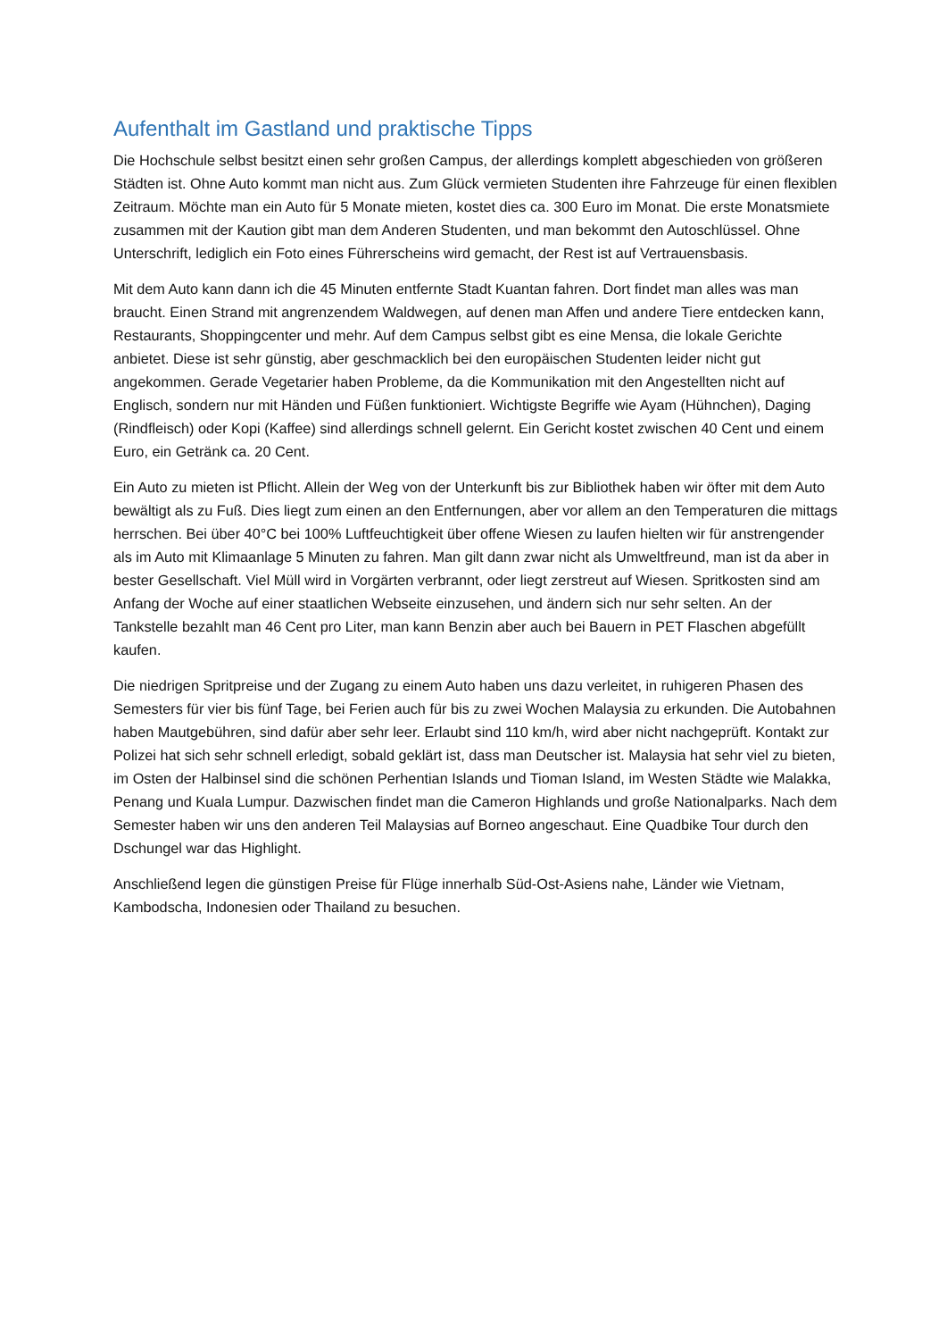Aufenthalt im Gastland und praktische Tipps
Die Hochschule selbst besitzt einen sehr großen Campus, der allerdings komplett abgeschieden von größeren Städten ist. Ohne Auto kommt man nicht aus. Zum Glück vermieten Studenten ihre Fahrzeuge für einen flexiblen Zeitraum. Möchte man ein Auto für 5 Monate mieten, kostet dies ca. 300 Euro im Monat. Die erste Monatsmiete zusammen mit der Kaution gibt man dem Anderen Studenten, und man bekommt den Autoschlüssel. Ohne Unterschrift, lediglich ein Foto eines Führerscheins wird gemacht, der Rest ist auf Vertrauensbasis.
Mit dem Auto kann dann ich die 45 Minuten entfernte Stadt Kuantan fahren. Dort findet man alles was man braucht. Einen Strand mit angrenzendem Waldwegen, auf denen man Affen und andere Tiere entdecken kann, Restaurants, Shoppingcenter und mehr. Auf dem Campus selbst gibt es eine Mensa, die lokale Gerichte anbietet. Diese ist sehr günstig, aber geschmacklich bei den europäischen Studenten leider nicht gut angekommen. Gerade Vegetarier haben Probleme, da die Kommunikation mit den Angestellten nicht auf Englisch, sondern nur mit Händen und Füßen funktioniert. Wichtigste Begriffe wie Ayam (Hühnchen), Daging (Rindfleisch) oder Kopi (Kaffee) sind allerdings schnell gelernt. Ein Gericht kostet zwischen 40 Cent und einem Euro, ein Getränk ca. 20 Cent.
Ein Auto zu mieten ist Pflicht. Allein der Weg von der Unterkunft bis zur Bibliothek haben wir öfter mit dem Auto bewältigt als zu Fuß. Dies liegt zum einen an den Entfernungen, aber vor allem an den Temperaturen die mittags herrschen. Bei über 40°C bei 100% Luftfeuchtigkeit über offene Wiesen zu laufen hielten wir für anstrengender als im Auto mit Klimaanlage 5 Minuten zu fahren. Man gilt dann zwar nicht als Umweltfreund, man ist da aber in bester Gesellschaft. Viel Müll wird in Vorgärten verbrannt, oder liegt zerstreut auf Wiesen. Spritkosten sind am Anfang der Woche auf einer staatlichen Webseite einzusehen, und ändern sich nur sehr selten. An der Tankstelle bezahlt man 46 Cent pro Liter, man kann Benzin aber auch bei Bauern in PET Flaschen abgefüllt kaufen.
Die niedrigen Spritpreise und der Zugang zu einem Auto haben uns dazu verleitet, in ruhigeren Phasen des Semesters für vier bis fünf Tage, bei Ferien auch für bis zu zwei Wochen Malaysia zu erkunden. Die Autobahnen haben Mautgebühren, sind dafür aber sehr leer. Erlaubt sind 110 km/h, wird aber nicht nachgeprüft. Kontakt zur Polizei hat sich sehr schnell erledigt, sobald geklärt ist, dass man Deutscher ist. Malaysia hat sehr viel zu bieten, im Osten der Halbinsel sind die schönen Perhentian Islands und Tioman Island, im Westen Städte wie Malakka, Penang und Kuala Lumpur. Dazwischen findet man die Cameron Highlands und große Nationalparks. Nach dem Semester haben wir uns den anderen Teil Malaysias auf Borneo angeschaut. Eine Quadbike Tour durch den Dschungel war das Highlight.
Anschließend legen die günstigen Preise für Flüge innerhalb Süd-Ost-Asiens nahe, Länder wie Vietnam, Kambodscha, Indonesien oder Thailand zu besuchen.